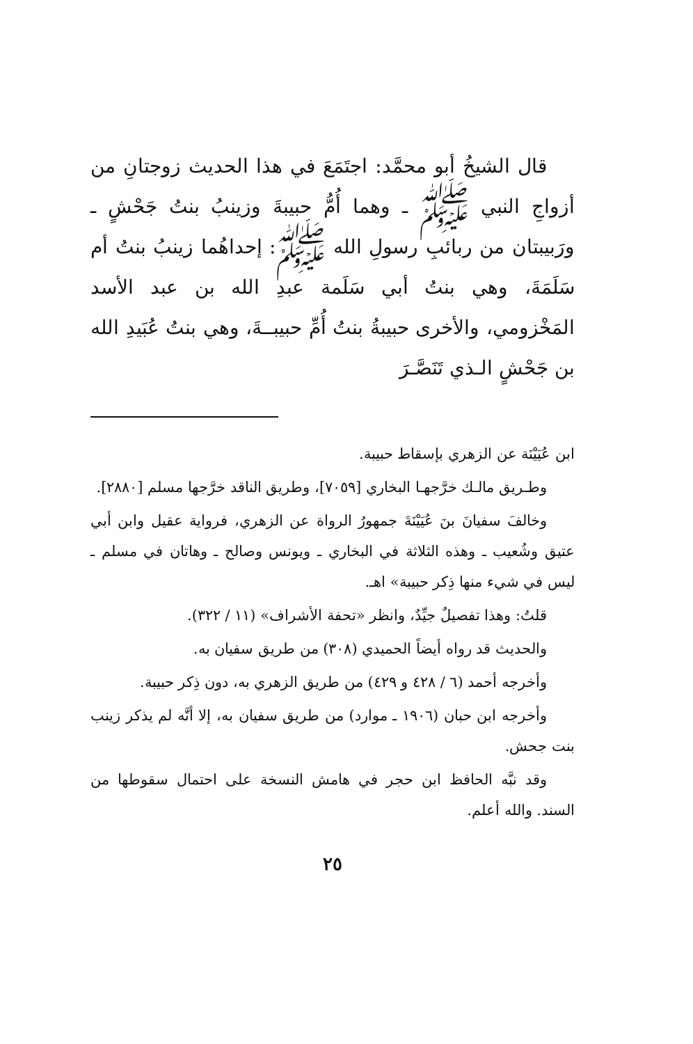قال الشيخُ أبو محمَّد: اجتَمَعَ في هذا الحديث زوجتانِ من أزواجِ النبي ﷺ ـ وهما أُمُّ حبيبةَ وزينبُ بنتُ جَحْشٍ ـ ورَبيبتان من ربائبِ رسولِ الله ﷺ: إحداهُما زينبُ بنتُ أم سَلَمَةَ، وهي بنتُ أبي سَلَمة عبدِ الله بن عبد الأسد المَخْزومي، والأخرى حبيبةُ بنتُ أُمِّ حبيبــةَ، وهي بنتُ عُبَيدِ الله بن جَحْشٍ الـذي تَنَصَّـرَ
ابن عُيَيْنَة عن الزهري بإسقاط حبيبة.
وطـريق مالـك خرَّجهـا البخاري [٧٠٥٩]، وطريق الناقد خرَّجها مسلم [٢٨٨٠].
وخالفَ سفيانَ بنَ عُيَيْنَةَ جمهورُ الرواة عن الزهري، فرواية عقيل وابن أبي عتيق وشُعيب ـ وهذه الثلاثة في البخاري ـ ويونس وصالح ـ وهاتان في مسلم ـ ليس في شيء منها ذِكر حبيبة» اهـ.
قلتُ: وهذا تفصيلٌ جيِّدٌ، وانظر «تحفة الأشراف» (١١ / ٣٢٢).
والحديث قد رواه أيضاً الحميدي (٣٠٨) من طريق سفيان به.
وأخرجه أحمد (٦ / ٤٢٨ و ٤٢٩) من طريق الزهري به، دون ذِكر حبيبة.
وأخرجه ابن حبان (١٩٠٦ ـ موارد) من طريق سفيان به، إلا أنَّه لم يذكر زينب بنت جحش.
وقد نبَّه الحافظ ابن حجر في هامش النسخة على احتمال سقوطها من السند. والله أعلم.
٢٥